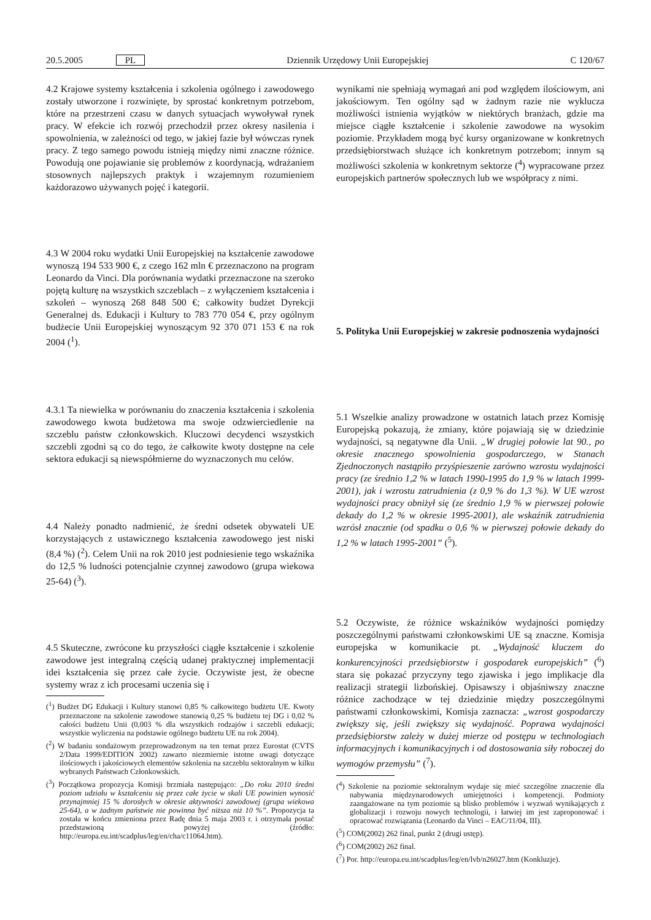20.5.2005 PL Dziennik Urzędowy Unii Europejskiej C 120/67
4.2 Krajowe systemy kształcenia i szkolenia ogólnego i zawodowego zostały utworzone i rozwinięte, by sprostać konkretnym potrzebom, które na przestrzeni czasu w danych sytuacjach wywoływał rynek pracy. W efekcie ich rozwój przechodził przez okresy nasilenia i spowolnienia, w zależności od tego, w jakiej fazie był wówczas rynek pracy. Z tego samego powodu istnieją między nimi znaczne różnice. Powodują one pojawianie się problemów z koordynacją, wdrażaniem stosownych najlepszych praktyk i wzajemnym rozumieniem każdorazowo używanych pojęć i kategorii.
4.3 W 2004 roku wydatki Unii Europejskiej na kształcenie zawodowe wynoszą 194 533 900 €, z czego 162 mln € przeznaczono na program Leonardo da Vinci. Dla porównania wydatki przeznaczone na szeroko pojętą kulturę na wszystkich szczeblach – z wyłączeniem kształcenia i szkoleń – wynoszą 268 848 500 €; całkowity budżet Dyrekcji Generalnej ds. Edukacji i Kultury to 783 770 054 €, przy ogólnym budżecie Unii Europejskiej wynoszącym 92 370 071 153 € na rok 2004 (<sup>1</sup>).
4.3.1 Ta niewielka w porównaniu do znaczenia kształcenia i szkolenia zawodowego kwota budżetowa ma swoje odzwierciedlenie na szczeblu państw członkowskich. Kluczowi decydenci wszystkich szczebli zgodni są co do tego, że całkowite kwoty dostępne na cele sektora edukacji są niewspółmierne do wyznaczonych mu celów.
4.4 Należy ponadto nadmienić, że średni odsetek obywateli UE korzystających z ustawicznego kształcenia zawodowego jest niski (8,4 %) (<sup>2</sup>). Celem Unii na rok 2010 jest podniesienie tego wskaźnika do 12,5 % ludności potencjalnie czynnej zawodowo (grupa wiekowa 25-64) (<sup>3</sup>).
4.5 Skuteczne, zwrócone ku przyszłości ciągłe kształcenie i szkolenie zawodowe jest integralną częścią udanej praktycznej implementacji idei kształcenia się przez całe życie. Oczywiste jest, że obecne systemy wraz z ich procesami uczenia się i
(<sup>1</sup>) Budżet DG Edukacji i Kultury stanowi 0,85 % całkowitego budżetu UE. Kwoty przeznaczone na szkolenie zawodowe stanowią 0,25 % budżetu tej DG i 0,02 % całości budżetu Unii (0,003 % dla wszystkich rodzajów i szczebli edukacji; wszystkie wyliczenia na podstawie ogólnego budżetu UE na rok 2004).
(<sup>2</sup>) W badaniu sondażowym przeprowadzonym na ten temat przez Eurostat (CVTS 2/Data 1999/EDITION 2002) zawarto niezmiernie istotne uwagi dotyczące ilościowych i jakościowych elementów szkolenia na szczeblu sektoralnym w kilku wybranych Państwach Członkowskich.
(<sup>3</sup>) Początkowa propozycja Komisji brzmiała następująco: „Do roku 2010 średni poziom udziału w kształceniu się przez całe życie w skali UE powinien wynosić przynajmniej 15 % dorosłych w okresie aktywności zawodowej (grupa wiekowa 25-64), a w żadnym państwie nie powinna być niższa niż 10 %”. Propozycja ta została w końcu zmieniona przez Radę dnia 5 maja 2003 r. i otrzymała postać przedstawioną powyżej (źródło: http://europa.eu.int/scadplus/leg/en/cha/c11064.htm).
wynikami nie spełniają wymagań ani pod względem ilościowym, ani jakościowym. Ten ogólny sąd w żadnym razie nie wyklucza możliwości istnienia wyjątków w niektórych branżach, gdzie ma miejsce ciągłe kształcenie i szkolenie zawodowe na wysokim poziomie. Przykładem mogą być kursy organizowane w konkretnych przedsiębiorstwach służące ich konkretnym potrzebom; innym są możliwości szkolenia w konkretnym sektorze (<sup>4</sup>) wypracowane przez europejskich partnerów społecznych lub we współpracy z nimi.
5. Polityka Unii Europejskiej w zakresie podnoszenia wydajności
5.1 Wszelkie analizy prowadzone w ostatnich latach przez Komisję Europejską pokazują, że zmiany, które pojawiają się w dziedzinie wydajności, są negatywne dla Unii. „W drugiej połowie lat 90., po okresie znacznego spowolnienia gospodarczego, w Stanach Zjednoczonych nastąpiło przyśpieszenie zarówno wzrostu wydajności pracy (ze średnio 1,2 % w latach 1990-1995 do 1,9 % w latach 1999-2001), jak i wzrostu zatrudnienia (z 0,9 % do 1,3 %). W UE wzrost wydajności pracy obniżył się (ze średnio 1,9 % w pierwszej połowie dekady do 1,2 % w okresie 1995-2001), ale wskaźnik zatrudnienia wzrósł znacznie (od spadku o 0,6 % w pierwszej połowie dekady do 1,2 % w latach 1995-2001” (<sup>5</sup>).
5.2 Oczywiste, że różnice wskaźników wydajności pomiędzy poszczególnymi państwami członkowskimi UE są znaczne. Komisja europejska w komunikacie pt. „Wydajność kluczem do konkurencyjności przedsiębiorstw i gospodarek europejskich” (<sup>6</sup>) stara się pokazać przyczyny tego zjawiska i jego implikacje dla realizacji strategii lizbońskiej. Opisawszy i objaśniwszy znaczne różnice zachodzące w tej dziedzinie między poszczególnymi państwami członkowskimi, Komisja zaznacza: „wzrost gospodarczy zwiększy się, jeśli zwiększy się wydajność. Poprawa wydajności przedsiębiorstw zależy w dużej mierze od postępu w technologiach informacyjnych i komunikacyjnych i od dostosowania siły roboczej do wymogów przemysłu” (<sup>7</sup>).
(<sup>4</sup>) Szkolenie na poziomie sektoralnym wydaje się mieć szczególne znaczenie dla nabywania międzynarodowych umiejętności i kompetencji. Podmioty zaangażowane na tym poziomie są blisko problemów i wyzwań wynikających z globalizacji i rozwoju nowych technologii, i łatwiej im jest zaproponować i opracować rozwiązania (Leonardo da Vinci – EAC/11/04, III).
(<sup>5</sup>) COM(2002) 262 final, punkt 2 (drugi ustęp).
(<sup>6</sup>) COM(2002) 262 final.
(<sup>7</sup>) Por. http://europa.eu.int/scadplus/leg/en/lvb/n26027.htm (Konkluzje).